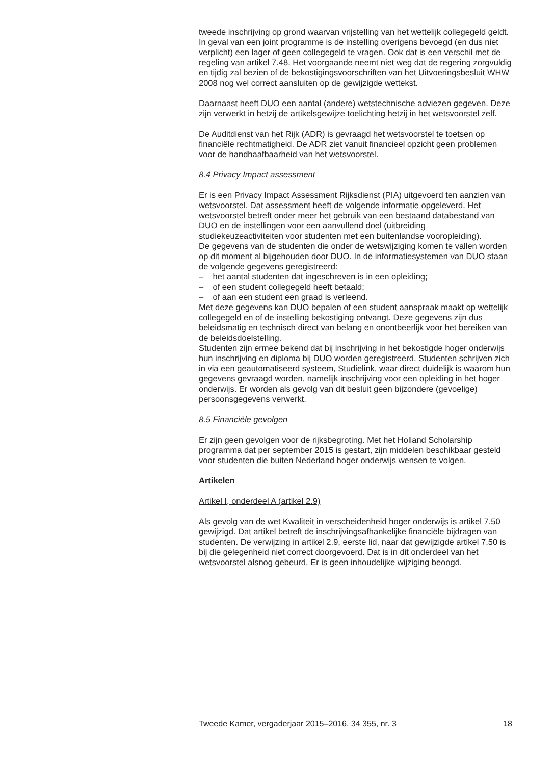tweede inschrijving op grond waarvan vrijstelling van het wettelijk collegegeld geldt.
In geval van een joint programme is de instelling overigens bevoegd (en dus niet verplicht) een lager of geen collegegeld te vragen. Ook dat is een verschil met de regeling van artikel 7.48. Het voorgaande neemt niet weg dat de regering zorgvuldig en tijdig zal bezien of de bekostigingsvoor­schriften van het Uitvoeringsbesluit WHW 2008 nog wel correct aansluiten op de gewijzigde wettekst.
Daarnaast heeft DUO een aantal (andere) wetstechnische adviezen gegeven. Deze zijn verwerkt in hetzij de artikelsgewijze toelichting hetzij in het wetsvoorstel zelf.
De Auditdienst van het Rijk (ADR) is gevraagd het wetsvoorstel te toetsen op financiële rechtmatigheid. De ADR ziet vanuit financieel opzicht geen problemen voor de handhaafbaarheid van het wetsvoorstel.
8.4 Privacy Impact assessment
Er is een Privacy Impact Assessment Rijksdienst (PIA) uitgevoerd ten aanzien van wetsvoorstel. Dat assessment heeft de volgende informatie opgeleverd. Het wetsvoorstel betreft onder meer het gebruik van een bestaand databestand van DUO en de instellingen voor een aanvullend doel (uitbreiding studiekeuzeactiviteiten voor studenten met een buitenlandse vooropleiding).
De gegevens van de studenten die onder de wetswijziging komen te vallen worden op dit moment al bijgehouden door DUO. In de informatie­systemen van DUO staan de volgende gegevens geregistreerd:
– het aantal studenten dat ingeschreven is in een opleiding;
– of een student collegegeld heeft betaald;
– of aan een student een graad is verleend.
Met deze gegevens kan DUO bepalen of een student aanspraak maakt op wettelijk collegegeld en of de instelling bekostiging ontvangt. Deze gegevens zijn dus beleidsmatig en technisch direct van belang en onontbeerlijk voor het bereiken van de beleidsdoelstelling.
Studenten zijn ermee bekend dat bij inschrijving in het bekostigde hoger onderwijs hun inschrijving en diploma bij DUO worden geregistreerd. Studenten schrijven zich in via een geautomatiseerd systeem, Studielink, waar direct duidelijk is waarom hun gegevens gevraagd worden, namelijk inschrijving voor een opleiding in het hoger onderwijs. Er worden als gevolg van dit besluit geen bijzondere (gevoelige) persoonsgegevens verwerkt.
8.5 Financiële gevolgen
Er zijn geen gevolgen voor de rijksbegroting. Met het Holland Scholarship programma dat per september 2015 is gestart, zijn middelen beschikbaar gesteld voor studenten die buiten Nederland hoger onderwijs wensen te volgen.
Artikelen
Artikel I, onderdeel A (artikel 2.9)
Als gevolg van de wet Kwaliteit in verscheidenheid hoger onderwijs is artikel 7.50 gewijzigd. Dat artikel betreft de inschrijvingsafhankelijke financiële bijdragen van studenten. De verwijzing in artikel 2.9, eerste lid, naar dat gewijzigde artikel 7.50 is bij die gelegenheid niet correct doorgevoerd. Dat is in dit onderdeel van het wetsvoorstel alsnog gebeurd. Er is geen inhoudelijke wijziging beoogd.
Tweede Kamer, vergaderjaar 2015–2016, 34 355, nr. 3 18